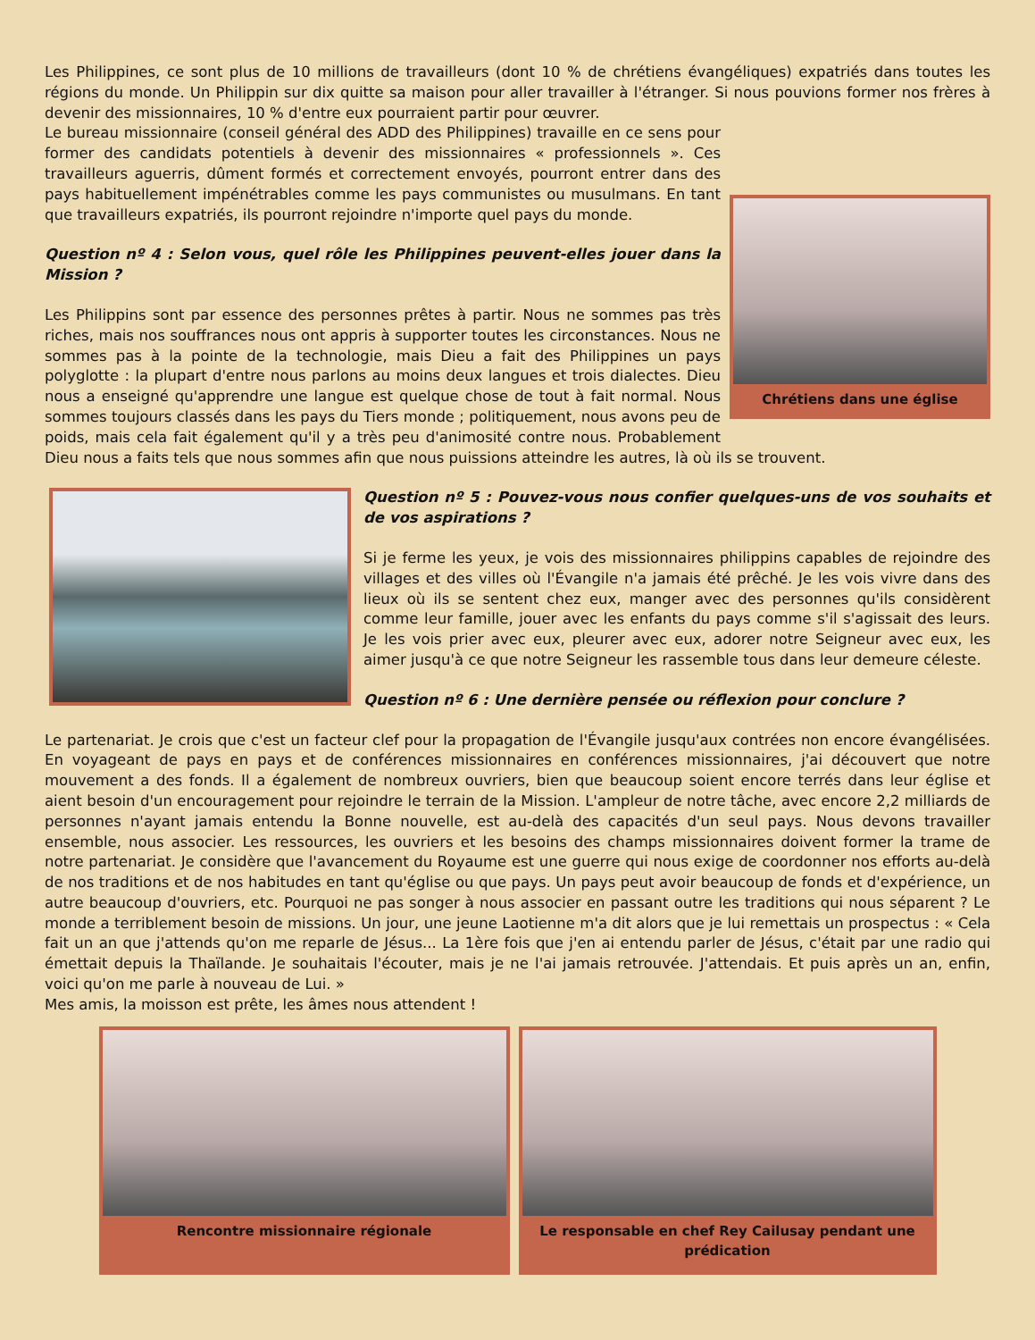Les Philippines, ce sont plus de 10 millions de travailleurs (dont 10 % de chrétiens évangéliques) expatriés dans toutes les régions du monde. Un Philippin sur dix quitte sa maison pour aller travailler à l'étranger. Si nous pouvions former nos frères à devenir des missionnaires, 10 % d'entre eux pourraient partir pour œuvrer.
Chrétiens dans une église
Le bureau missionnaire (conseil général des ADD des Philippines) travaille en ce sens pour former des candidats potentiels à devenir des missionnaires « professionnels ». Ces travailleurs aguerris, dûment formés et correctement envoyés, pourront entrer dans des pays habituellement impénétrables comme les pays communistes ou musulmans. En tant que travailleurs expatriés, ils pourront rejoindre n'importe quel pays du monde.
Question nº 4 : Selon vous, quel rôle les Philippines peuvent-elles jouer dans la Mission ?
Les Philippins sont par essence des personnes prêtes à partir. Nous ne sommes pas très riches, mais nos souffrances nous ont appris à supporter toutes les circonstances. Nous ne sommes pas à la pointe de la technologie, mais Dieu a fait des Philippines un pays polyglotte : la plupart d'entre nous parlons au moins deux langues et trois dialectes. Dieu nous a enseigné qu'apprendre une langue est quelque chose de tout à fait normal. Nous sommes toujours classés dans les pays du Tiers monde ; politiquement, nous avons peu de poids, mais cela fait également qu'il y a très peu d'animosité contre nous. Probablement Dieu nous a faits tels que nous sommes afin que nous puissions atteindre les autres, là où ils se trouvent.
Question nº 5 : Pouvez-vous nous confier quelques-uns de vos souhaits et de vos aspirations ?
Si je ferme les yeux, je vois des missionnaires philippins capables de rejoindre des villages et des villes où l'Évangile n'a jamais été prêché. Je les vois vivre dans des lieux où ils se sentent chez eux, manger avec des personnes qu'ils considèrent comme leur famille, jouer avec les enfants du pays comme s'il s'agissait des leurs. Je les vois prier avec eux, pleurer avec eux, adorer notre Seigneur avec eux, les aimer jusqu'à ce que notre Seigneur les rassemble tous dans leur demeure céleste.
Question nº 6 : Une dernière pensée ou réflexion pour conclure ?
Le partenariat. Je crois que c'est un facteur clef pour la propagation de l'Évangile jusqu'aux contrées non encore évangélisées. En voyageant de pays en pays et de conférences missionnaires en conférences missionnaires, j'ai découvert que notre mouvement a des fonds. Il a également de nombreux ouvriers, bien que beaucoup soient encore terrés dans leur église et aient besoin d'un encouragement pour rejoindre le terrain de la Mission. L'ampleur de notre tâche, avec encore 2,2 milliards de personnes n'ayant jamais entendu la Bonne nouvelle, est au-delà des capacités d'un seul pays. Nous devons travailler ensemble, nous associer. Les ressources, les ouvriers et les besoins des champs missionnaires doivent former la trame de notre partenariat. Je considère que l'avancement du Royaume est une guerre qui nous exige de coordonner nos efforts au-delà de nos traditions et de nos habitudes en tant qu'église ou que pays. Un pays peut avoir beaucoup de fonds et d'expérience, un autre beaucoup d'ouvriers, etc. Pourquoi ne pas songer à nous associer en passant outre les traditions qui nous séparent ? Le monde a terriblement besoin de missions. Un jour, une jeune Laotienne m'a dit alors que je lui remettais un prospectus : « Cela fait un an que j'attends qu'on me reparle de Jésus... La 1ère fois que j'en ai entendu parler de Jésus, c'était par une radio qui émettait depuis la Thaïlande. Je souhaitais l'écouter, mais je ne l'ai jamais retrouvée. J'attendais. Et puis après un an, enfin, voici qu'on me parle à nouveau de Lui. »
Mes amis, la moisson est prête, les âmes nous attendent !
Rencontre missionnaire régionale Le responsable en chef Rey Cailusay pendant une prédication